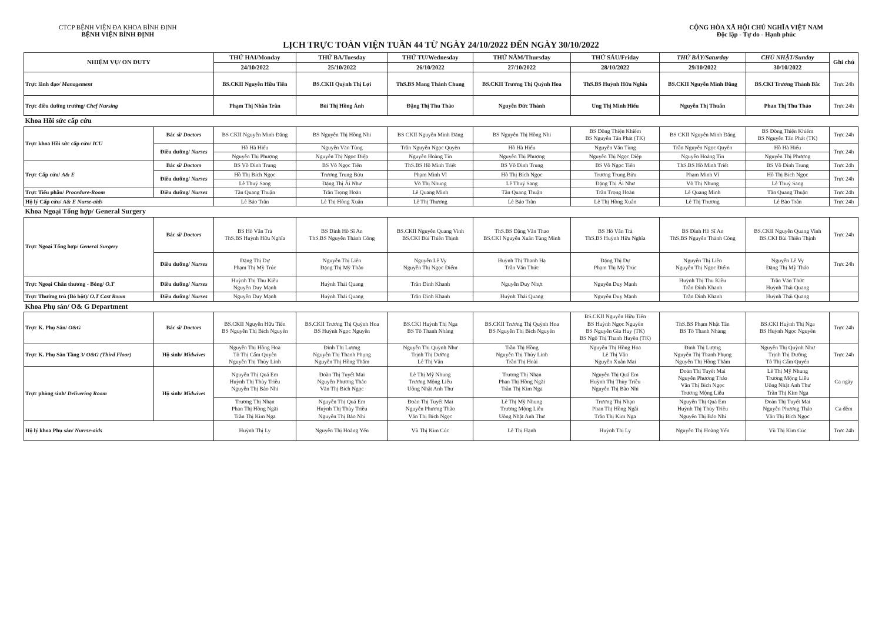CTCP BỆNH VIỆN ĐA KHOA BÌNH ĐỊNH
BỆNH VIỆN BÌNH ĐỊNH
CỘNG HÒA XÃ HỘI CHỦ NGHĨA VIỆT NAM
Độc lập - Tự do - Hạnh phúc
LỊCH TRỰC TOÀN VIỆN TUẦN 44 TỪ NGÀY 24/10/2022 ĐẾN NGÀY 30/10/2022
| NHIỆM VỤ/ ON DUTY | | THỨ HAI/Monday | THỨ BA/Tuesday | THỨ TƯ/Wednesday | THỨ NĂM/Thursday | THỨ SÁU/Friday | THỨ BẢY/Saturday | CHỦ NHẬT/Sunday | Ghi chú |
| --- | --- | --- | --- | --- | --- | --- | --- | --- | --- |
| | | 24/10/2022 | 25/10/2022 | 26/10/2022 | 27/10/2022 | 28/10/2022 | 29/10/2022 | 30/10/2022 | |
| Trực lãnh đạo/ Management | | BS.CKII Nguyễn Hữu Tiến | BS.CKII Quỳnh Thị Lợi | ThS.BS Mang Thành Chung | BS.CKII Trương Thị Quỳnh Hoa | ThS.BS Huỳnh Hữu Nghĩa | BS.CKII Nguyễn Minh Đăng | BS.CKI Trương Thành Bắc | Trực 24h |
| Trực điều dưỡng trưởng/ Chef Nursing | | Phạm Thị Nhân Trân | Bùi Thị Hồng Ánh | Đặng Thị Thu Thảo | Nguyễn Đức Thành | Ung Thị Minh Hiếu | Nguyễn Thị Thuấn | Phan Thị Thu Thảo | Trực 24h |
| Khoa Hồi sức cấp cứu | | | | | | | | | |
| Trực khoa Hồi sức cấp cứu/ ICU | Bác sĩ/ Doctors | BS CKII Nguyễn Minh Đăng | BS Nguyễn Thị Hồng Nhi | BS CKII Nguyễn Minh Đăng | BS Nguyễn Thị Hồng Nhi | BS Đồng Thiện Khiêm BS Nguyễn Tấn Phát (TK) | BS CKII Nguyễn Minh Đăng | BS Đồng Thiện Khiêm BS Nguyễn Tấn Phát (TK) | Trực 24h |
| | Điều dưỡng/ Nurses | Hồ Hà Hiếu | Nguyễn Văn Tùng | Trần Nguyễn Ngọc Quyên | Hồ Hà Hiếu | Nguyễn Văn Tùng | Trần Nguyễn Ngọc Quyên | Hồ Hà Hiếu | Trực 24h |
| | | Nguyễn Thị Phượng | Nguyễn Thị Ngọc Diệp | Nguyễn Hoàng Tín | Nguyễn Thị Phượng | Nguyễn Thị Ngọc Diệp | Nguyễn Hoàng Tín | Nguyễn Thị Phượng | |
| Trực Cấp cứu/ A& E | Bác sĩ/ Doctors | BS Võ Đình Trung | BS Võ Ngọc Tiến | ThS.BS Hồ Minh Triết | BS Võ Đình Trung | BS Võ Ngọc Tiến | ThS.BS Hồ Minh Triết | BS Võ Đình Trung | Trực 24h |
| | Điều dưỡng/ Nurses | Hồ Thị Bích Ngọc | Trương Trung Bửu | Phạm Minh Vĩ | Hồ Thị Bích Ngọc | Trương Trung Bửu | Phạm Minh Vĩ | Hồ Thị Bích Ngọc | Trực 24h |
| | | Lê Thuý Sang | Đặng Thị Ái Như | Võ Thị Nhung | Lê Thuý Sang | Đặng Thị Ái Như | Võ Thị Nhung | Lê Thuý Sang | |
| Trực Tiểu phẫu/ Procedure-Room | Điều dưỡng/ Nurses | Tần Quang Thuận | Trần Trọng Hoàn | Lê Quang Minh | Tần Quang Thuận | Trần Trọng Hoàn | Lê Quang Minh | Tần Quang Thuận | Trực 24h |
| Hộ lý Cấp cứu/ A& E Nurse-aids | | Lê Bảo Trân | Lê Thị Hồng Xuân | Lê Thị Thương | Lê Bảo Trân | Lê Thị Hồng Xuân | Lê Thị Thương | Lê Bảo Trân | Trực 24h |
| Khoa Ngoại Tổng hợp/ General Surgery | | | | | | | | | |
| Trực Ngoại Tổng hợp/ General Surgery | Bác sĩ/ Doctors | BS Hồ Văn Trà ThS.BS Huỳnh Hữu Nghĩa | BS Đinh Hồ Sĩ An ThS.BS Nguyễn Thành Công | BS.CKII Nguyễn Quang Vinh BS.CKI Bùi Thiên Thịnh | ThS.BS Đặng Văn Thao BS.CKI Nguyễn Xuân Tùng Minh | BS Hồ Văn Trà ThS.BS Huỳnh Hữu Nghĩa | BS Đinh Hồ Sĩ An ThS.BS Nguyễn Thành Công | BS.CKII Nguyễn Quang Vinh BS.CKI Bùi Thiên Thịnh | Trực 24h |
| | Điều dưỡng/ Nurses | Đặng Thị Dự Phạm Thị Mỹ Trúc | Nguyễn Thị Liên Đặng Thị Mỹ Thảo | Nguyễn Lê Vy Nguyễn Thị Ngọc Điểm | Huỳnh Thị Thanh Hạ Trần Văn Thức | Đặng Thị Dự Phạm Thị Mỹ Trúc | Nguyễn Thị Liên Nguyễn Thị Ngọc Điểm | Nguyễn Lê Vy Đặng Thị Mỹ Thảo | Trực 24h |
| Trực Ngoại Chấn thương - Bỏng/ O.T | Điều dưỡng/ Nurses | Huỳnh Thị Thu Kiều Nguyễn Duy Mạnh | Huỳnh Thái Quang | Trần Đình Khanh | Nguyễn Duy Nhựt | Nguyễn Duy Mạnh | Huỳnh Thị Thu Kiều Trần Đình Khanh | Trần Văn Thức Huỳnh Thái Quang | |
| Trực Thường trú (Bó bột)/ O.T Cast Room | Điều dưỡng/ Nurses | Nguyễn Duy Mạnh | Huỳnh Thái Quang | Trần Đình Khanh | Huỳnh Thái Quang | Nguyễn Duy Mạnh | Trần Đình Khanh | Huỳnh Thái Quang | |
| Khoa Phụ sản/ O& G Department | | | | | | | | | |
| Trực K. Phụ Sản/ O&G | Bác sĩ/ Doctors | BS.CKII Nguyễn Hữu Tiến BS Nguyễn Thị Bích Nguyên | BS.CKII Trương Thị Quỳnh Hoa BS Huỳnh Ngọc Nguyên | BS.CKI Huỳnh Thị Nga BS Tô Thanh Nhàng | BS.CKII Trương Thị Quỳnh Hoa BS Nguyễn Thị Bích Nguyên | BS.CKII Nguyễn Hữu Tiến BS Huỳnh Ngọc Nguyên BS Nguyễn Gia Huy (TK) BS Ngô Thị Thanh Huyền (TK) | ThS.BS Phạm Nhật Tân BS Tô Thanh Nhàng | BS.CKI Huỳnh Thị Nga BS Huỳnh Ngọc Nguyên | Trực 24h |
| Trực K. Phụ Sản Tầng 3/ O&G (Third Floor) | Hộ sinh/ Midwives | Nguyễn Thị Hồng Hoa Tô Thị Cẩm Quyên Nguyễn Thị Thùy Linh | Đinh Thị Lượng Nguyễn Thị Thanh Phụng Nguyễn Thị Hồng Thắm | Nguyễn Thị Quỳnh Như Trịnh Thị Dưỡng Lê Thị Vân | Trần Thị Hồng Nguyễn Thị Thùy Linh Trần Thị Hoài | Nguyễn Thị Hồng Hoa Lê Thị Vân Nguyễn Xuân Mai | Đinh Thị Lượng Nguyễn Thị Thanh Phụng Nguyễn Thị Hồng Thắm | Nguyễn Thị Quỳnh Như Trịnh Thị Dưỡng Tô Thị Cẩm Quyên | Trực 24h |
| Trực phòng sinh/ Delivering Room | Hộ sinh/ Midwives | Nguyễn Thị Quá Em Huỳnh Thị Thùy Triều Nguyễn Thị Bảo Nhi | Đoàn Thị Tuyết Mai Nguyễn Phương Thảo Văn Thị Bích Ngọc | Lê Thị Mỹ Nhung Trương Mộng Liễu Uông Nhật Anh Thư | Trương Thị Nhạn Phan Thị Hồng Ngãi Trần Thị Kim Nga | Nguyễn Thị Quá Em Huỳnh Thị Thùy Triều Nguyễn Thị Bảo Nhi | Đoàn Thị Tuyết Mai Nguyễn Phương Thảo Văn Thị Bích Ngọc Trương Mộng Liễu | Lê Thị Mỹ Nhung Trương Mộng Liễu Uông Nhật Anh Thư Trần Thị Kim Nga | Ca ngày |
| | | Trương Thị Nhạn Phan Thị Hồng Ngãi Trần Thị Kim Nga | Nguyễn Thị Quá Em Huỳnh Thị Thùy Triều Nguyễn Thị Bảo Nhi | Đoàn Thị Tuyết Mai Nguyễn Phương Thảo Văn Thị Bích Ngọc | Lê Thị Mỹ Nhung Trương Mộng Liễu Uông Nhật Anh Thư | Trương Thị Nhạn Phan Thị Hồng Ngãi Trần Thị Kim Nga | Nguyễn Thị Quá Em Huỳnh Thị Thùy Triều Nguyễn Thị Bảo Nhi | Đoàn Thị Tuyết Mai Nguyễn Phương Thảo Văn Thị Bích Ngọc | Ca đêm |
| Hộ lý khoa Phụ sản/ Nurrse-aids | | Huỳnh Thị Ly | Nguyễn Thị Hoàng Yến | Vũ Thị Kim Cúc | Lê Thị Hạnh | Huỳnh Thị Ly | Nguyễn Thị Hoàng Yến | Vũ Thị Kim Cúc | Trực 24h |